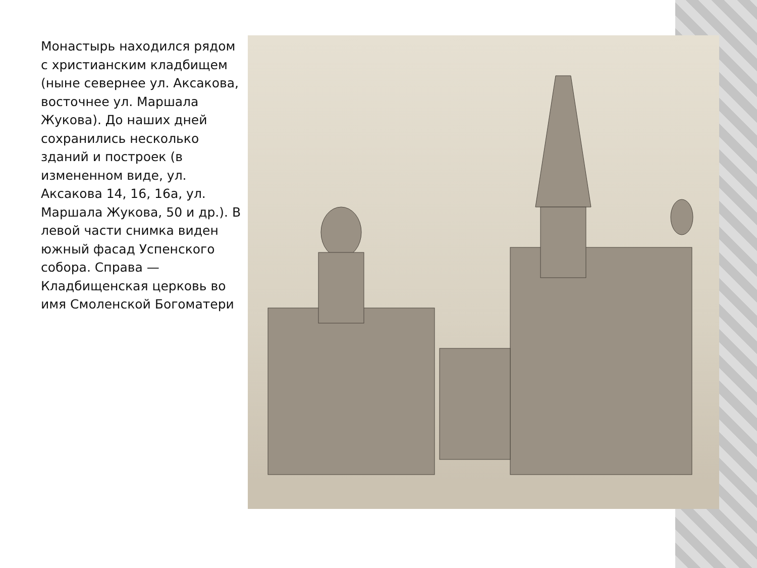Монастырь находился рядом с христианским кладбищем (ныне севернее ул. Аксакова, восточнее ул. Маршала Жукова). До наших дней сохранились несколько зданий и построек (в измененном виде, ул. Аксакова 14, 16, 16а, ул. Маршала Жукова, 50 и др.). В левой части снимка виден южный фасад Успенского собора. Справа — Кладбищенская церковь во имя Смоленской Богоматери